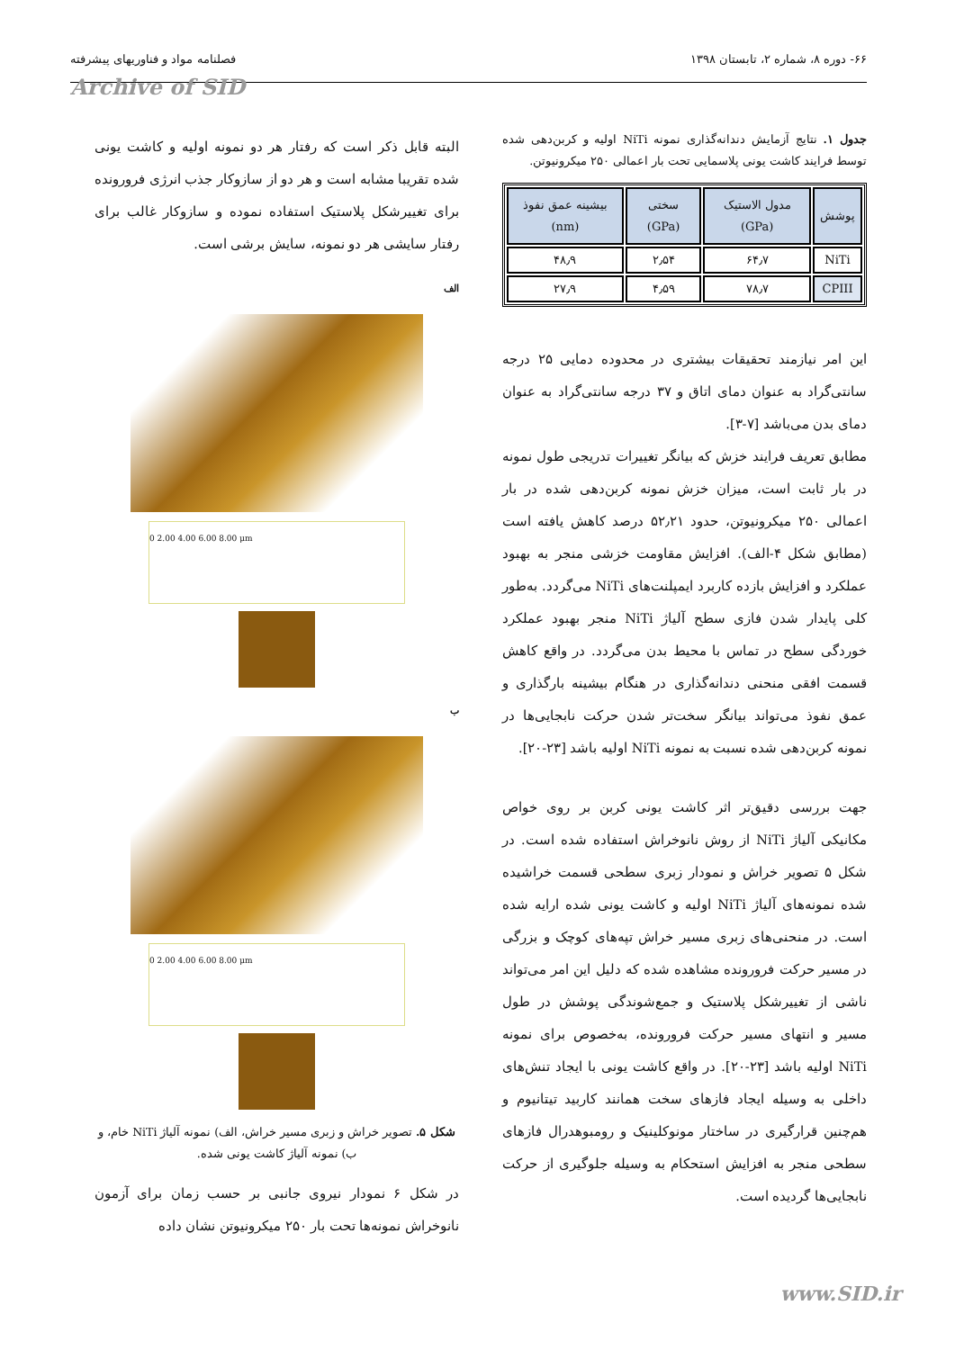۶۶- دوره ۸، شماره ۲، تابستان ۱۳۹۸ فصلنامه مواد و فناوریهای پیشرفته
Archive of SID
جدول ۱. نتایج آزمایش دندانه‌گذاری نمونه NiTi اولیه و کربن‌دهی شده توسط فرایند کاشت یونی پلاسمایی تحت بار اعمالی ۲۵۰ میکرونیوتن.
| پوشش | مدول الاستیک (GPa) | سختی (GPa) | بیشینه عمق نفوذ (nm) |
| --- | --- | --- | --- |
| NiTi | ۶۴٫۷ | ۲٫۵۴ | ۴۸٫۹ |
| CPIII | ۷۸٫۷ | ۴٫۵۹ | ۲۷٫۹ |
این امر نیازمند تحقیقات بیشتری در محدوده دمایی ۲۵ درجه سانتی‌گراد به عنوان دمای اتاق و ۳۷ درجه سانتی‌گراد به عنوان دمای بدن می‌باشد [۷-۳].
مطابق تعریف فرایند خزش که بیانگر تغییرات تدریجی طول نمونه در بار ثابت است، میزان خزش نمونه کربن‌دهی شده در بار اعمالی ۲۵۰ میکرونیوتن، حدود ۵۲٫۲۱ درصد کاهش یافته است (مطابق شکل ۴-الف). افزایش مقاومت خزشی منجر به بهبود عملکرد و افزایش بازده کاربرد ایمپلنت‌های NiTi می‌گردد. به‌طور کلی پایدار شدن فازی سطح آلیاژ NiTi منجر بهبود عملکرد خوردگی سطح در تماس با محیط بدن می‌گردد. در واقع کاهش قسمت افقی منحنی دندانه‌گذاری در هنگام بیشینه بارگذاری و عمق نفوذ می‌تواند بیانگر سخت‌تر شدن حرکت نابجایی‌ها در نمونه کربن‌دهی شده نسبت به نمونه NiTi اولیه باشد [۲۳-۲۰].
جهت بررسی دقیق‌تر اثر کاشت یونی کربن بر روی خواص مکانیکی آلیاژ NiTi از روش نانوخراش استفاده شده است. در شکل ۵ تصویر خراش و نمودار زبری سطحی قسمت خراشیده شده نمونه‌های آلیاژ NiTi اولیه و کاشت یونی شده ارایه شده است. در منحنی‌های زبری مسیر خراش تپه‌های کوچک و بزرگی در مسیر حرکت فرورونده مشاهده شده که دلیل این امر می‌تواند ناشی از تغییرشکل پلاستیک و جمع‌شوندگی پوشش در طول مسیر و انتهای مسیر حرکت فرورونده، به‌خصوص برای نمونه NiTi اولیه باشد [۲۳-۲۰]. در واقع کاشت یونی با ایجاد تنش‌های داخلی به وسیله ایجاد فازهای سخت همانند کاربید تیتانیوم و هم‌چنین قرارگیری در ساختار مونوکلینیک و رومبوهدرال فازهای سطحی منجر به افزایش استحکام به وسیله جلوگیری از حرکت نابجایی‌ها گردیده است.
البته قابل ذکر است که رفتار هر دو نمونه اولیه و کاشت یونی شده تقریبا مشابه است و هر دو از سازوکار جذب انرژی فرورونده برای تغییرشکل پلاستیک استفاده نموده و سازوکار غالب برای رفتار سایشی هر دو نمونه، سایش برشی است.
الف
0 2.00 4.00 6.00 8.00 μm
ب
0 2.00 4.00 6.00 8.00 μm
شکل ۵. تصویر خراش و زبری مسیر خراش، الف) نمونه آلیاژ NiTi خام، و ب) نمونه آلیاژ کاشت یونی شده.
در شکل ۶ نمودار نیروی جانبی بر حسب زمان برای آزمون نانوخراش نمونه‌ها تحت بار ۲۵۰ میکرونیوتن نشان داده
www.SID.ir